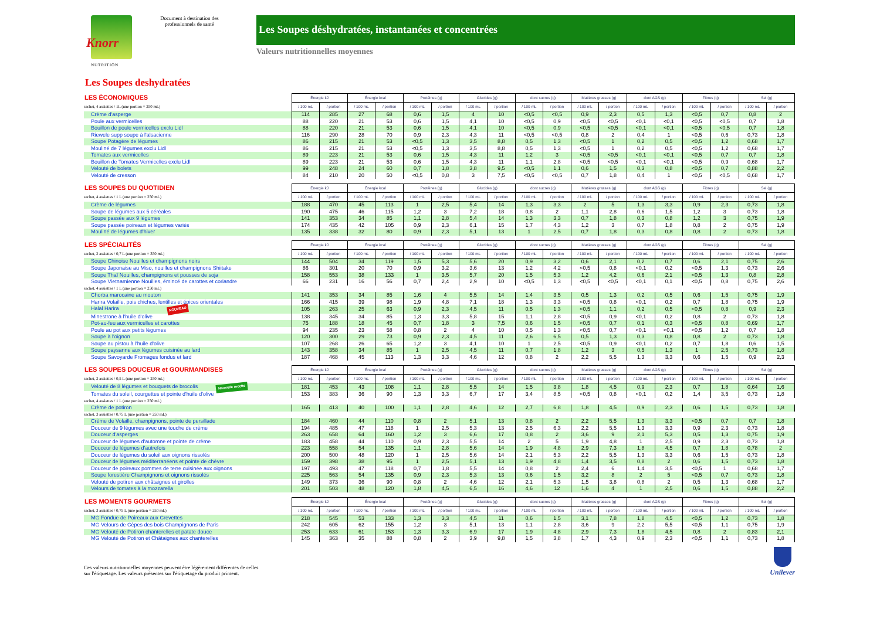Knorr
NUTRITION
Document à destination des professionnels de santé
Les Soupes déshydratées, instantanées et concentrées
Valeurs nutritionnelles moyennes
Les Soupes deshydratées
| LES ÉCONOMIQUES | Énergie kJ | | Énergie kcal | | Protéines (g) | | Glucides (g) | | dont sucres (g) | | Matières grasses (g) | | dont AGS (g) | | Fibres (g) | | Sel (g) | |
| sachet, 4 assiettes / 1L (une portion = 250 mL) | / 100 mL | / portion | / 100 mL | / portion | / 100 mL | / portion | / 100 mL | / portion | / 100 mL | / portion | / 100 mL | / portion | / 100 mL | / portion | / 100 mL | / portion | / 100 mL | / portion |
| Crème d'asperge | 114 | 285 | 27 | 68 | 0,6 | 1,5 | 4 | 10 | <0,5 | <0,5 | 0,9 | 2,3 | 0,5 | 1,3 | <0,5 | 0,7 | 0,8 | 2 |
| Poule aux vermicelles | 88 | 220 | 21 | 53 | 0,6 | 1,5 | 4,1 | 10 | <0,5 | 0,9 | <0,5 | <0,5 | <0,1 | <0,1 | <0,5 | <0,5 | 0,7 | 1,8 |
| Bouillon de poule vermicelles exclu Lidl | 88 | 220 | 21 | 53 | 0,6 | 1,5 | 4,1 | 10 | <0,5 | 0,9 | <0,5 | <0,5 | <0,1 | <0,1 | <0,5 | <0,5 | 0,7 | 1,8 |
| Riewele supp soupe à l'alsacienne | 116 | 290 | 28 | 70 | 0,9 | 2,3 | 4,3 | 11 | <0,5 | <0,5 | 0,8 | 2 | 0,4 | 1 | <0,5 | 0,6 | 0,73 | 1,8 |
| Soupe Potagère de légumes | 86 | 215 | 21 | 53 | <0,5 | 1,3 | 3,5 | 8,8 | 0,5 | 1,3 | <0,5 | 1 | 0,2 | 0,5 | <0,5 | 1,2 | 0,68 | 1,7 |
| Mouliné de 7 légumes exclu Lidl | 86 | 215 | 21 | 53 | <0,5 | 1,3 | 3,5 | 8,8 | 0,5 | 1,3 | <0,5 | 1 | 0,2 | 0,5 | <0,5 | 1,2 | 0,68 | 1,7 |
| Tomates aux vermicelles | 89 | 223 | 21 | 53 | 0,6 | 1,5 | 4,3 | 11 | 1,2 | 3 | <0,5 | <0,5 | <0,1 | <0,1 | <0,5 | 0,7 | 0,7 | 1,8 |
| Bouillon de Tomates Vermicelles exclu Lidl | 89 | 223 | 21 | 53 | 0,6 | 1,5 | 4,3 | 11 | 1,1 | 2,8 | <0,5 | <0,5 | <0,1 | <0,1 | <0,5 | 0,9 | 0,68 | 1,7 |
| Velouté de bolets | 99 | 248 | 24 | 60 | 0,7 | 1,8 | 3,8 | 9,5 | <0,5 | 1,1 | 0,6 | 1,5 | 0,3 | 0,8 | <0,5 | 0,7 | 0,88 | 2,2 |
| Velouté de cresson | 84 | 210 | 20 | 50 | <0,5 | 0,8 | 3 | 7,5 | <0,5 | <0,5 | 0,7 | 1,8 | 0,4 | 1 | <0,5 | <0,5 | 0,68 | 1,7 |
| LES SOUPES DU QUOTIDIEN | Énergie kJ | | Énergie kcal | | Protéines (g) | | Glucides (g) | | dont sucres (g) | | Matières grasses (g) | | dont AGS (g) | | Fibres (g) | | Sel (g) | |
| sachet, 4 assiettes / 1 L (une portion = 250 mL) | / 100 mL | / portion | / 100 mL | / portion | / 100 mL | / portion | / 100 mL | / portion | / 100 mL | / portion | / 100 mL | / portion | / 100 mL | / portion | / 100 mL | / portion | / 100 mL | / portion |
| Crème de légumes | 188 | 470 | 45 | 113 | 1 | 2,5 | 5,4 | 14 | 1,3 | 3,3 | 2 | 5 | 1,3 | 3,3 | 0,9 | 2,3 | 0,73 | 1,8 |
| Soupe de légumes aux 5 céréales | 190 | 475 | 46 | 115 | 1,2 | 3 | 7,2 | 18 | 0,8 | 2 | 1,1 | 2,8 | 0,6 | 1,5 | 1,2 | 3 | 0,73 | 1,8 |
| Soupe passée aux 9 légumes | 141 | 353 | 34 | 85 | 1,1 | 2,8 | 5,4 | 14 | 1,3 | 3,3 | 0,7 | 1,8 | 0,3 | 0,8 | 1,2 | 3 | 0,75 | 1,9 |
| Soupe passée poireaux et légumes variés | 174 | 435 | 42 | 105 | 0,9 | 2,3 | 6,1 | 15 | 1,7 | 4,3 | 1,2 | 3 | 0,7 | 1,8 | 0,8 | 2 | 0,75 | 1,9 |
| Mouliné de légumes d'hiver | 135 | 338 | 32 | 80 | 0,9 | 2,3 | 5,1 | 13 | 1 | 2,5 | 0,7 | 1,8 | 0,3 | 0,8 | 0,8 | 2 | 0,73 | 1,8 |
| LES SPÉCIALITÉS | Énergie kJ | | Énergie kcal | | Protéines (g) | | Glucides (g) | | dont sucres (g) | | Matières grasses (g) | | dont AGS (g) | | Fibres (g) | | Sel (g) | |
| sachet, 2 assiettes / 0,7 L (une portion = 350 mL) | / 100 mL | / portion | / 100 mL | / portion | / 100 mL | / portion | / 100 mL | / portion | / 100 mL | / portion | / 100 mL | / portion | / 100 mL | / portion | / 100 mL | / portion | / 100 mL | / portion |
| Soupe Chinoise Nouilles et champignons noirs | 144 | 504 | 34 | 119 | 1,5 | 5,3 | 5,6 | 20 | 0,9 | 3,2 | 0,6 | 2,1 | 0,2 | 0,7 | 0,6 | 2,1 | 0,75 | 2,6 |
| Soupe Japonaise au Miso, nouilles et champignons Shiitake | 86 | 301 | 20 | 70 | 0,9 | 3,2 | 3,6 | 13 | 1,2 | 4,2 | <0,5 | 0,8 | <0,1 | 0,2 | <0,5 | 1,3 | 0,73 | 2,6 |
| Soupe Thaï Nouilles, champignons et pousses de soja | 158 | 553 | 38 | 133 | 1 | 3,5 | 5,7 | 20 | 1,5 | 5,3 | 1,2 | 4,2 | 0,6 | 2,1 | <0,5 | 1,3 | 0,8 | 2,8 |
| Soupe Vietnamienne Nouilles, émincé de carottes et coriandre | 66 | 231 | 16 | 56 | 0,7 | 2,4 | 2,9 | 10 | <0,5 | 1,3 | <0,5 | <0,5 | <0,1 | 0,1 | <0,5 | 0,8 | 0,75 | 2,6 |
| sachet, 4 assiettes / 1 L (une portion = 250 mL) | | | | | | | | | | | | | | | | | | |
| Chorba marocaine au mouton | 141 | 353 | 34 | 85 | 1,6 | 4 | 5,5 | 14 | 1,4 | 3,5 | 0,5 | 1,3 | 0,2 | 0,5 | 0,6 | 1,5 | 0,75 | 1,9 |
| Harira Volaille, pois chiches, lentilles et épices orientales | 166 | 415 | 39 | 98 | 1,9 | 4,8 | 7,1 | 18 | 1,3 | 3,3 | <0,5 | 0,8 | <0,1 | 0,2 | 0,7 | 1,8 | 0,75 | 1,9 |
| Halal Harira NOUVEAU | 105 | 263 | 25 | 63 | 0,9 | 2,3 | 4,5 | 11 | 0,5 | 1,3 | <0,5 | 1,1 | 0,2 | 0,5 | <0,5 | 0,8 | 0,9 | 2,3 |
| Minestrone à l'huile d'olive | 138 | 345 | 34 | 85 | 1,3 | 3,3 | 5,8 | 15 | 1,1 | 2,8 | <0,5 | 0,9 | <0,1 | 0,2 | 0,8 | 2 | 0,73 | 1,8 |
| Pot-au-feu aux vermicelles et carottes | 75 | 188 | 18 | 45 | 0,7 | 1,8 | 3 | 7,5 | 0,6 | 1,5 | <0,5 | 0,7 | 0,1 | 0,3 | <0,5 | 0,8 | 0,69 | 1,7 |
| Poule au pot aux petits légumes | 94 | 235 | 23 | 58 | 0,8 | 2 | 4 | 10 | 0,5 | 1,3 | <0,5 | 0,7 | <0,1 | <0,1 | <0,5 | 1,2 | 0,7 | 1,8 |
| Soupe à l'oignon | 120 | 300 | 29 | 73 | 0,9 | 2,3 | 4,5 | 11 | 2,6 | 6,5 | 0,5 | 1,3 | 0,3 | 0,8 | 0,8 | 2 | 0,73 | 1,8 |
| Soupe au pistou à l'huile d'olive | 107 | 268 | 26 | 65 | 1,2 | 3 | 4,1 | 10 | 1 | 2,5 | <0,5 | 0,9 | <0,1 | 0,2 | 0,7 | 1,8 | 0,6 | 1,5 |
| Soupe paysanne aux légumes cuisinée au lard | 143 | 358 | 34 | 85 | 1 | 2,5 | 4,5 | 11 | 0,7 | 1,8 | 1,2 | 3 | 0,5 | 1,3 | 1 | 2,5 | 0,73 | 1,8 |
| Soupe Savoyarde Fromages fondus et lard | 187 | 468 | 45 | 113 | 1,3 | 3,3 | 4,6 | 12 | 0,8 | 2 | 2,2 | 5,5 | 1,3 | 3,3 | 0,6 | 1,5 | 0,9 | 2,3 |
| LES SOUPES DOUCEUR et GOURMANDISES | Énergie kJ | | Énergie kcal | | Protéines (g) | | Glucides (g) | | dont sucres (g) | | Matières grasses (g) | | dont AGS (g) | | Fibres (g) | | Sel (g) | |
| sachet, 2 assiettes / 0,5 L (une portion = 250 mL) | / 100 mL | / portion | / 100 mL | / portion | / 100 mL | / portion | / 100 mL | / portion | / 100 mL | / portion | / 100 mL | / portion | / 100 mL | / portion | / 100 mL | / portion | / 100 mL | / portion |
| Velouté de 8 légumes et bouquets de brocolis Nouvelle recette | 181 | 453 | 43 | 108 | 1,1 | 2,8 | 5,5 | 14 | 1,5 | 3,8 | 1,8 | 4,5 | 0,9 | 2,3 | 0,7 | 1,8 | 0,64 | 1,6 |
| Tomates du soleil, courgettes et pointe d'huile d'olive | 153 | 383 | 36 | 90 | 1,3 | 3,3 | 6,7 | 17 | 3,4 | 8,5 | <0,5 | 0,8 | <0,1 | 0,2 | 1,4 | 3,5 | 0,73 | 1,8 |
| sachet, 4 assiettes / 1 L (une portion = 250 mL) | | | | | | | | | | | | | | | | | | |
| Crème de potiron | 165 | 413 | 40 | 100 | 1,1 | 2,8 | 4,6 | 12 | 2,7 | 6,8 | 1,8 | 4,5 | 0,9 | 2,3 | 0,6 | 1,5 | 0,73 | 1,8 |
| sachet, 3 assiettes / 0,75 L (une portion = 250 mL) | | | | | | | | | | | | | | | | | | |
| Crème de Volaille, champignons, pointe de persillade | 184 | 460 | 44 | 110 | 0,8 | 2 | 5,1 | 13 | 0,8 | 2 | 2,2 | 5,5 | 1,3 | 3,3 | <0,5 | 0,7 | 0,7 | 1,8 |
| Douceur de 9 légumes avec une touche de crème | 194 | 485 | 47 | 118 | 1 | 2,5 | 5,3 | 13 | 2,5 | 6,3 | 2,2 | 5,5 | 1,3 | 3,3 | 0,9 | 2,3 | 0,73 | 1,8 |
| Douceur d'asperges | 263 | 658 | 64 | 160 | 1,2 | 3 | 6,6 | 17 | 0,8 | 2 | 3,6 | 9 | 2,1 | 5,3 | 0,5 | 1,3 | 0,75 | 1,9 |
| Douceur de légumes d'automne et pointe de crème | 183 | 458 | 44 | 110 | 0,9 | 2,3 | 5,5 | 14 | 2 | 5 | 1,9 | 4,8 | 1 | 2,5 | 0,9 | 2,3 | 0,73 | 1,8 |
| Douceur de légumes d'autrefois | 223 | 558 | 54 | 135 | 1,1 | 2,8 | 5,6 | 14 | 1,9 | 4,8 | 2,9 | 7,3 | 1,8 | 4,5 | 0,7 | 1,8 | 0,78 | 2 |
| Douceur de légumes du soleil aux oignons rissolés | 200 | 500 | 48 | 120 | 1 | 2,5 | 5,6 | 14 | 2,1 | 5,3 | 2,2 | 5,5 | 1,3 | 3,3 | 0,6 | 1,5 | 0,73 | 1,8 |
| Douceur de légumes méditerranéens et pointe de chèvre | 159 | 398 | 38 | 95 | 1 | 2,5 | 5,1 | 13 | 1,9 | 4,8 | 1,4 | 3,5 | 0,8 | 2 | 0,6 | 1,5 | 0,73 | 1,8 |
| Douceur de poireaux pommes de terre cuisinée aux oignons | 197 | 493 | 47 | 118 | 0,7 | 1,8 | 5,5 | 14 | 0,8 | 2 | 2,4 | 6 | 1,4 | 3,5 | <0,5 | 1 | 0,68 | 1,7 |
| Soupe forestière Champignons et oignons rissolés | 225 | 563 | 54 | 135 | 0,9 | 2,3 | 5,3 | 13 | 0,6 | 1,5 | 3,2 | 8 | 2 | 5 | <0,5 | 0,7 | 0,73 | 1,8 |
| Velouté de potiron aux châtaignes et girolles | 149 | 373 | 36 | 90 | 0,8 | 2 | 4,6 | 12 | 2,1 | 5,3 | 1,5 | 3,8 | 0,8 | 2 | 0,5 | 1,3 | 0,68 | 1,7 |
| Velours de tomates à la mozzarella | 201 | 503 | 48 | 120 | 1,8 | 4,5 | 6,5 | 16 | 4,6 | 12 | 1,6 | 4 | 1 | 2,5 | 0,6 | 1,5 | 0,88 | 2,2 |
| LES MOMENTS GOURMETS | Énergie kJ | | Énergie kcal | | Protéines (g) | | Glucides (g) | | dont sucres (g) | | Matières grasses (g) | | dont AGS (g) | | Fibres (g) | | Sel (g) | |
| sachet, 3 assiettes / 0,75 L (une portion = 250 mL) | / 100 mL | / portion | / 100 mL | / portion | / 100 mL | / portion | / 100 mL | / portion | / 100 mL | / portion | / 100 mL | / portion | / 100 mL | / portion | / 100 mL | / portion | / 100 mL | / portion |
| MG Fondue de Poireaux aux Crevettes | 218 | 545 | 53 | 133 | 1,3 | 3,3 | 4,5 | 11 | 0,6 | 1,5 | 3,1 | 7,8 | 1,8 | 4,5 | <0,5 | 1,2 | 0,73 | 1,8 |
| MG Velours de Cèpes des bois Champignons de Paris | 242 | 605 | 62 | 155 | 1,2 | 3 | 5,1 | 13 | 1,1 | 2,8 | 3,6 | 9 | 2,2 | 5,5 | <0,5 | 1,1 | 0,75 | 1,9 |
| MG Velouté de Potiron chanterelles et patate douce | 253 | 633 | 61 | 153 | 1,3 | 3,3 | 6,9 | 17 | 1,9 | 4,8 | 2,9 | 7,3 | 1,8 | 4,5 | 0,8 | 2 | 0,83 | 2,1 |
| MG Velouté de Potiron et Châtaignes aux chanterelles | 145 | 363 | 35 | 88 | 0,8 | 2 | 3,9 | 9,8 | 1,5 | 3,8 | 1,7 | 4,3 | 0,9 | 2,3 | <0,5 | 1,1 | 0,73 | 1,8 |
Ces valeurs nutritionnelles moyennes peuvent être légèrement différentes de celles
sur l'étiquetage. Les valeurs présentes sur l'étiquetage du produit priment.
Unilever